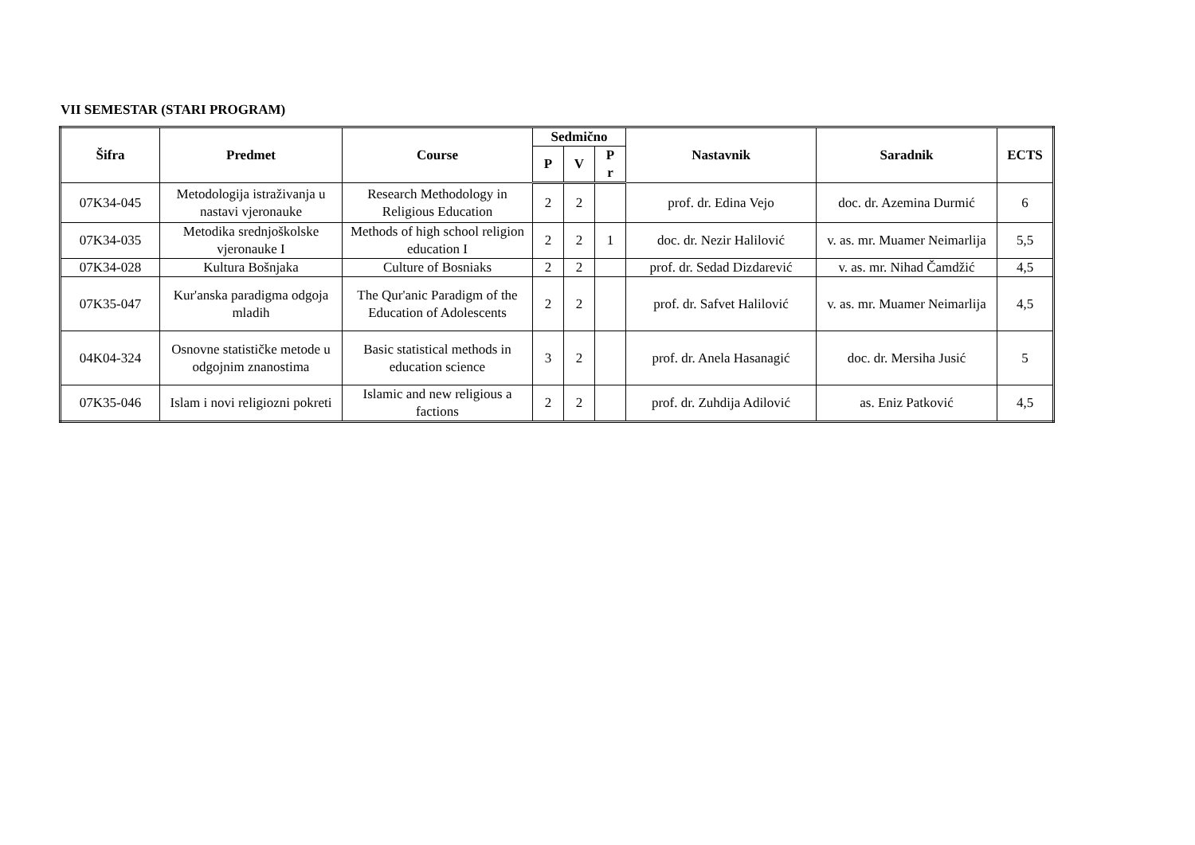VII SEMESTAR (STARI PROGRAM)
| Šifra | Predmet | Course | Sedmično | | | Nastavnik | Saradnik | ECTS |
| --- | --- | --- | --- | --- | --- | --- | --- | --- |
| | | | P | V | P r | | | |
| 07K34-045 | Metodologija istraživanja u nastavi vjeronauke | Research Methodology in Religious Education | 2 | 2 | | prof. dr. Edina Vejo | doc. dr. Azemina Durmić | 6 |
| 07K34-035 | Metodika srednjoškolske vjeronauke I | Methods of high school religion education I | 2 | 2 | 1 | doc. dr. Nezir Halilović | v. as. mr. Muamer Neimarlija | 5,5 |
| 07K34-028 | Kultura Bošnjaka | Culture of Bosniaks | 2 | 2 | | prof. dr. Sedad Dizdarević | v. as. mr. Nihad Čamdžić | 4,5 |
| 07K35-047 | Kur'anska paradigma odgoja mladih | The Qur'anic Paradigm of the Education of Adolescents | 2 | 2 | | prof. dr. Safvet Halilović | v. as. mr. Muamer Neimarlija | 4,5 |
| 04K04-324 | Osnovne statističke metode u odgojnim znanostima | Basic statistical methods in education science | 3 | 2 | | prof. dr. Anela Hasanagić | doc. dr. Mersiha Jusić | 5 |
| 07K35-046 | Islam i novi religiozni pokreti | Islamic and new religious a factions | 2 | 2 | | prof. dr. Zuhdija Adilović | as. Eniz Patković | 4,5 |